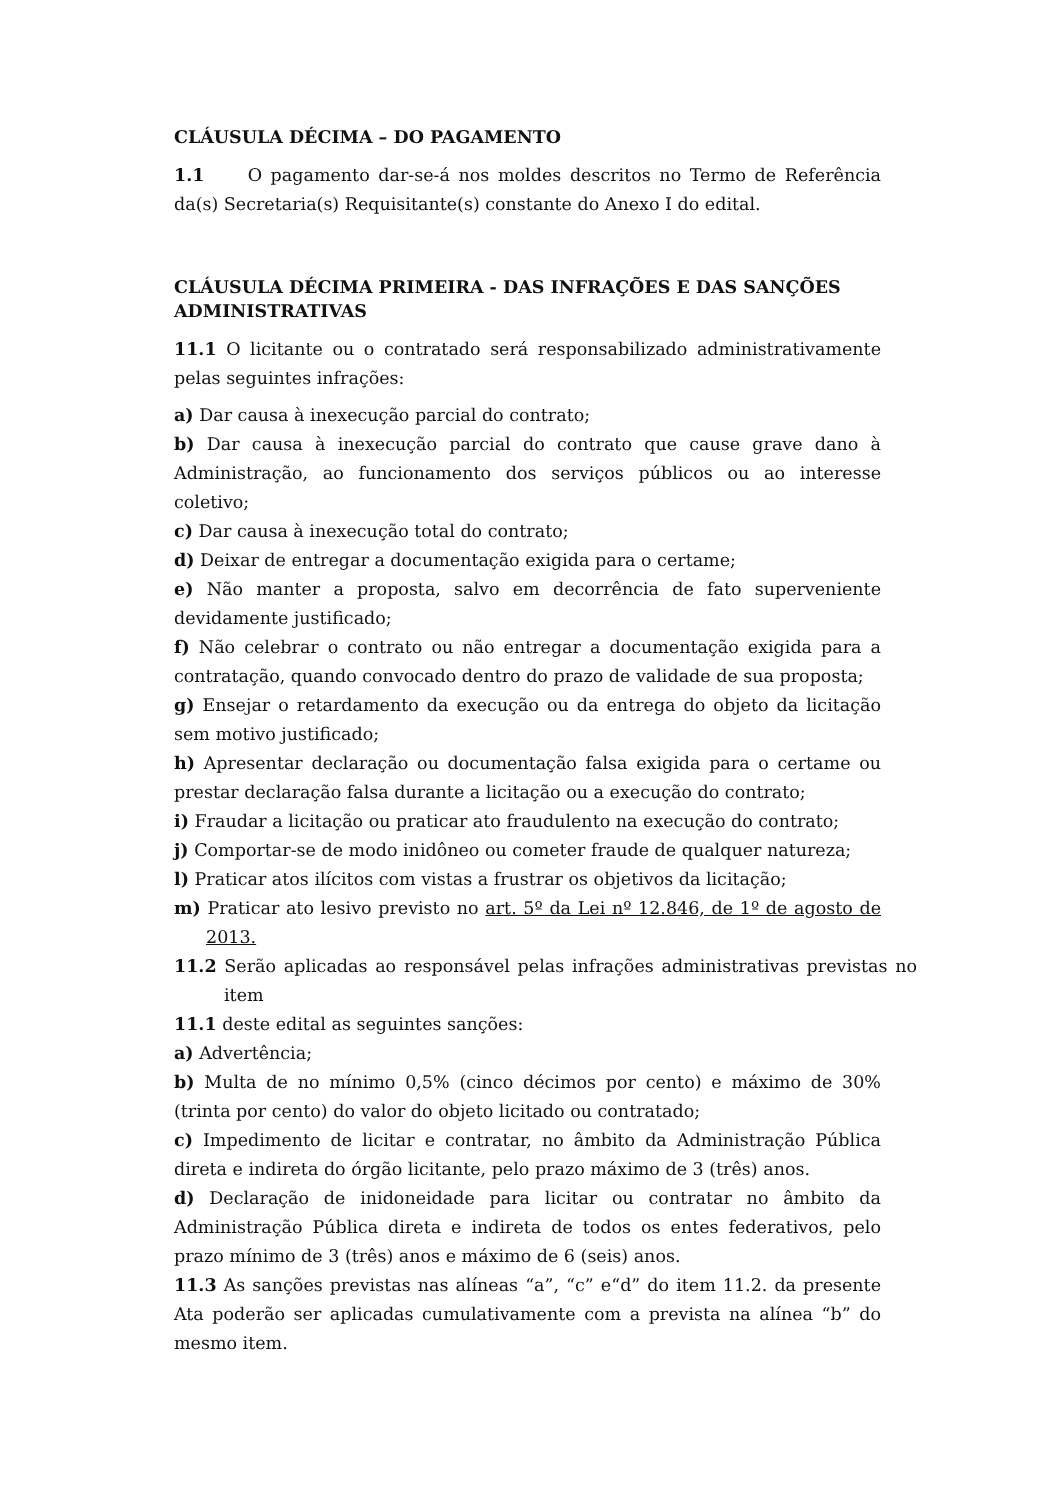CLÁUSULA DÉCIMA – DO PAGAMENTO
1.1 O pagamento dar-se-á nos moldes descritos no Termo de Referência da(s) Secretaria(s) Requisitante(s) constante do Anexo I do edital.
CLÁUSULA DÉCIMA PRIMEIRA - DAS INFRAÇÕES E DAS SANÇÕES ADMINISTRATIVAS
11.1 O licitante ou o contratado será responsabilizado administrativamente pelas seguintes infrações:
a) Dar causa à inexecução parcial do contrato;
b) Dar causa à inexecução parcial do contrato que cause grave dano à Administração, ao funcionamento dos serviços públicos ou ao interesse coletivo;
c) Dar causa à inexecução total do contrato;
d) Deixar de entregar a documentação exigida para o certame;
e) Não manter a proposta, salvo em decorrência de fato superveniente devidamente justificado;
f) Não celebrar o contrato ou não entregar a documentação exigida para a contratação, quando convocado dentro do prazo de validade de sua proposta;
g) Ensejar o retardamento da execução ou da entrega do objeto da licitação sem motivo justificado;
h) Apresentar declaração ou documentação falsa exigida para o certame ou prestar declaração falsa durante a licitação ou a execução do contrato;
i) Fraudar a licitação ou praticar ato fraudulento na execução do contrato;
j) Comportar-se de modo inidôneo ou cometer fraude de qualquer natureza;
l) Praticar atos ilícitos com vistas a frustrar os objetivos da licitação;
m) Praticar ato lesivo previsto no art. 5º da Lei nº 12.846, de 1º de agosto de 2013.
11.2 Serão aplicadas ao responsável pelas infrações administrativas previstas no item
11.1 deste edital as seguintes sanções:
a) Advertência;
b) Multa de no mínimo 0,5% (cinco décimos por cento) e máximo de 30% (trinta por cento) do valor do objeto licitado ou contratado;
c) Impedimento de licitar e contratar, no âmbito da Administração Pública direta e indireta do órgão licitante, pelo prazo máximo de 3 (três) anos.
d) Declaração de inidoneidade para licitar ou contratar no âmbito da Administração Pública direta e indireta de todos os entes federativos, pelo prazo mínimo de 3 (três) anos e máximo de 6 (seis) anos.
11.3 As sanções previstas nas alíneas “a”, “c” e“d” do item 11.2. da presente Ata poderão ser aplicadas cumulativamente com a prevista na alínea “b” do mesmo item.